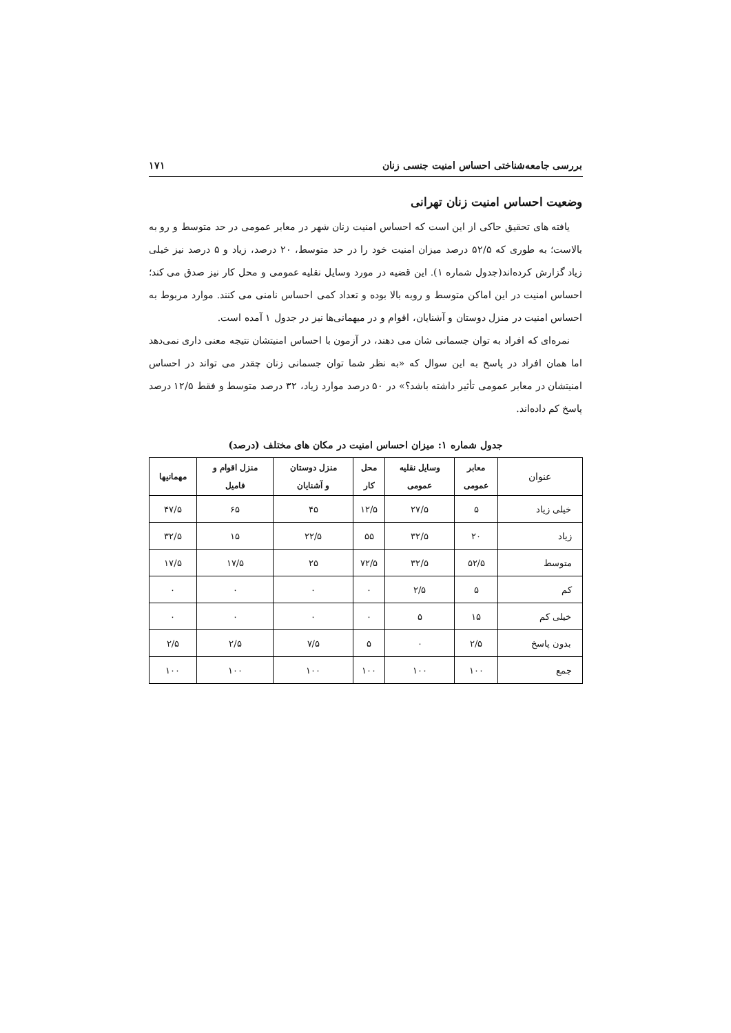بررسی جامعه‌شناختی احساس امنیت جنسی زنان ۱۷۱
وضعیت احساس امنیت زنان تهرانی
یافته های تحقیق حاکی از این است که احساس امنیت زنان شهر در معابر عمومی در حد متوسط و رو به بالاست؛ به طوری که ۵۲/۵ درصد میزان امنیت خود را در حد متوسط، ۲۰ درصد، زیاد و ۵ درصد نیز خیلی زیاد گزارش کرده‌اند(جدول شماره ۱). این قضیه در مورد وسایل نقلیه عمومی و محل کار نیز صدق می کند؛ احساس امنیت در این اماکن متوسط و روبه بالا بوده و تعداد کمی احساس نامنی می کنند. موارد مربوط به احساس امنیت در منزل دوستان و آشنایان، اقوام و در میهمانی‌ها نیز در جدول ۱ آمده است.
نمره‌ای که افراد به توان جسمانی شان می دهند، در آزمون با احساس امنیتشان نتیجه معنی داری نمی‌دهد اما همان افراد در پاسخ به این سوال که «به نظر شما توان جسمانی زنان چقدر می تواند در احساس امنیتشان در معابر عمومی تأثیر داشته باشد؟» در ۵۰ درصد موارد زیاد، ۳۲ درصد متوسط و فقط ۱۲/۵ درصد پاسخ کم داده‌اند.
جدول شماره ۱: میزان احساس امنیت در مکان های مختلف (درصد)
| عنوان | معابر عمومی | وسایل نقلیه عمومی | محل کار | منزل دوستان و آشنایان | منزل اقوام و فامیل | مهمانیها |
| --- | --- | --- | --- | --- | --- | --- |
| خیلی زیاد | ۵ | ۲۷/۵ | ۱۲/۵ | ۴۵ | ۶۵ | ۴۷/۵ |
| زیاد | ۲۰ | ۳۲/۵ | ۵۵ | ۲۲/۵ | ۱۵ | ۳۲/۵ |
| متوسط | ۵۲/۵ | ۳۲/۵ | ۷۲/۵ | ۲۵ | ۱۷/۵ | ۱۷/۵ |
| کم | ۵ | ۲/۵ | ۰ | ۰ | ۰ | ۰ |
| خیلی کم | ۱۵ | ۵ | ۰ | ۰ | ۰ | ۰ |
| بدون پاسخ | ۲/۵ | ۰ | ۵ | ۷/۵ | ۲/۵ | ۲/۵ |
| جمع | ۱۰۰ | ۱۰۰ | ۱۰۰ | ۱۰۰ | ۱۰۰ | ۱۰۰ |